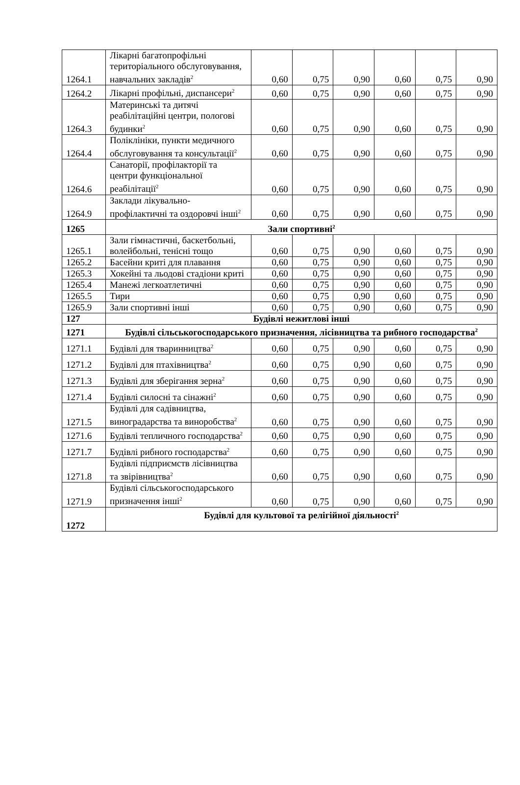| 1264.1 | Лікарні багатопрофільні територіального обслуговування, навчальних закладів<sup>2</sup> | 0,60 | 0,75 | 0,90 | 0,60 | 0,75 | 0,90 |
| 1264.2 | Лікарні профільні, диспансери<sup>2</sup> | 0,60 | 0,75 | 0,90 | 0,60 | 0,75 | 0,90 |
| 1264.3 | Материнські та дитячі реабілітаційні центри, пологові будинки<sup>2</sup> | 0,60 | 0,75 | 0,90 | 0,60 | 0,75 | 0,90 |
| 1264.4 | Поліклініки, пункти медичного обслуговування та консультації<sup>2</sup> | 0,60 | 0,75 | 0,90 | 0,60 | 0,75 | 0,90 |
| 1264.6 | Санаторії, профілакторії та центри функціональної реабілітації<sup>2</sup> | 0,60 | 0,75 | 0,90 | 0,60 | 0,75 | 0,90 |
| 1264.9 | Заклади лікувально-профілактичні та оздоровчі інші<sup>2</sup> | 0,60 | 0,75 | 0,90 | 0,60 | 0,75 | 0,90 |
| 1265 | Зали спортивні<sup>2</sup> | | | | | | |
| 1265.1 | Зали гімнастичні, баскетбольні, волейбольні, тенісні тощо | 0,60 | 0,75 | 0,90 | 0,60 | 0,75 | 0,90 |
| 1265.2 | Басейни криті для плавання | 0,60 | 0,75 | 0,90 | 0,60 | 0,75 | 0,90 |
| 1265.3 | Хокейні та льодові стадіони криті | 0,60 | 0,75 | 0,90 | 0,60 | 0,75 | 0,90 |
| 1265.4 | Манежі легкоатлетичні | 0,60 | 0,75 | 0,90 | 0,60 | 0,75 | 0,90 |
| 1265.5 | Тири | 0,60 | 0,75 | 0,90 | 0,60 | 0,75 | 0,90 |
| 1265.9 | Зали спортивні інші | 0,60 | 0,75 | 0,90 | 0,60 | 0,75 | 0,90 |
| 127 | Будівлі нежитлові інші | | | | | | |
| 1271 | Будівлі сільськогосподарського призначення, лісівництва та рибного господарства<sup>2</sup> | | | | | | |
| 1271.1 | Будівлі для тваринництва<sup>2</sup> | 0,60 | 0,75 | 0,90 | 0,60 | 0,75 | 0,90 |
| 1271.2 | Будівлі для птахівництва<sup>2</sup> | 0,60 | 0,75 | 0,90 | 0,60 | 0,75 | 0,90 |
| 1271.3 | Будівлі для зберігання зерна<sup>2</sup> | 0,60 | 0,75 | 0,90 | 0,60 | 0,75 | 0,90 |
| 1271.4 | Будівлі силосні та сінажні<sup>2</sup> | 0,60 | 0,75 | 0,90 | 0,60 | 0,75 | 0,90 |
| 1271.5 | Будівлі для садівництва, виноградарства та виноробства<sup>2</sup> | 0,60 | 0,75 | 0,90 | 0,60 | 0,75 | 0,90 |
| 1271.6 | Будівлі тепличного господарства<sup>2</sup> | 0,60 | 0,75 | 0,90 | 0,60 | 0,75 | 0,90 |
| 1271.7 | Будівлі рибного господарства<sup>2</sup> | 0,60 | 0,75 | 0,90 | 0,60 | 0,75 | 0,90 |
| 1271.8 | Будівлі підприємств лісівництва та звірівництва<sup>2</sup> | 0,60 | 0,75 | 0,90 | 0,60 | 0,75 | 0,90 |
| 1271.9 | Будівлі сільськогосподарського призначення інші<sup>2</sup> | 0,60 | 0,75 | 0,90 | 0,60 | 0,75 | 0,90 |
| 1272 | Будівлі для культової та релігійної діяльності<sup>2</sup> | | | | | | |